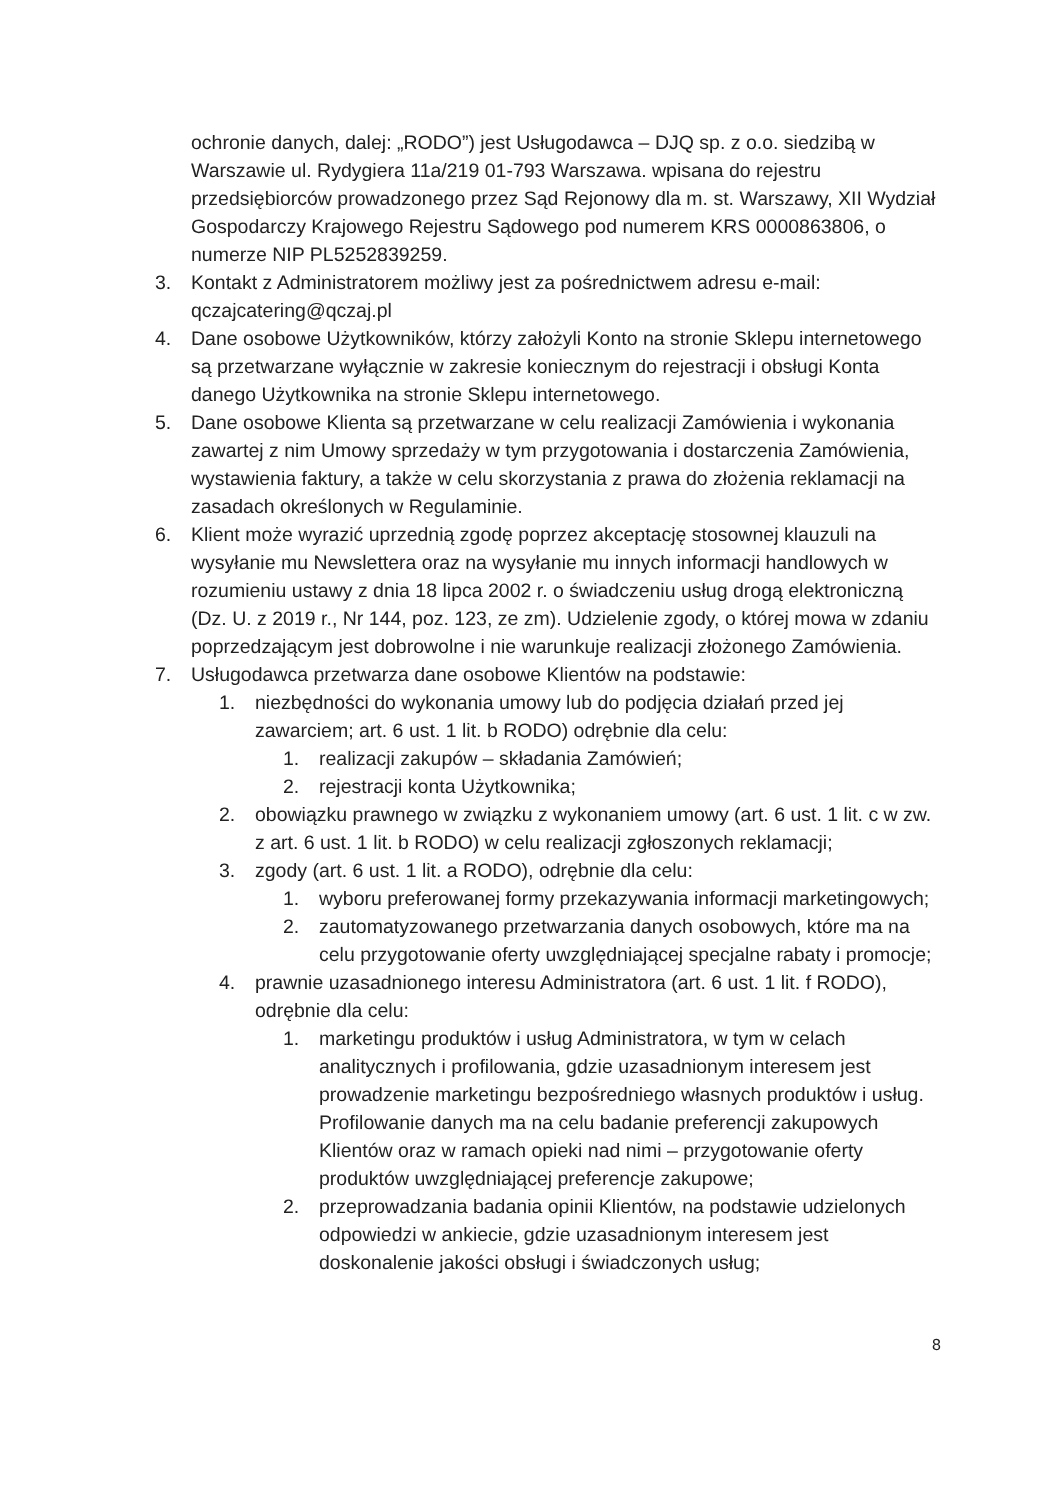ochronie danych, dalej: „RODO”) jest Usługodawca – DJQ sp. z o.o. siedzibą w Warszawie ul. Rydygiera 11a/219 01-793 Warszawa. wpisana do rejestru przedsiębiorców prowadzonego przez Sąd Rejonowy dla m. st. Warszawy, XII Wydział Gospodarczy Krajowego Rejestru Sądowego pod numerem KRS 0000863806, o numerze NIP PL5252839259.
3. Kontakt z Administratorem możliwy jest za pośrednictwem adresu e-mail: qczajcatering@qczaj.pl
4. Dane osobowe Użytkowników, którzy założyli Konto na stronie Sklepu internetowego są przetwarzane wyłącznie w zakresie koniecznym do rejestracji i obsługi Konta danego Użytkownika na stronie Sklepu internetowego.
5. Dane osobowe Klienta są przetwarzane w celu realizacji Zamówienia i wykonania zawartej z nim Umowy sprzedaży w tym przygotowania i dostarczenia Zamówienia, wystawienia faktury, a także w celu skorzystania z prawa do złożenia reklamacji na zasadach określonych w Regulaminie.
6. Klient może wyrazić uprzednią zgodę poprzez akceptację stosownej klauzuli na wysyłanie mu Newslettera oraz na wysyłanie mu innych informacji handlowych w rozumieniu ustawy z dnia 18 lipca 2002 r. o świadczeniu usług drogą elektroniczną (Dz. U. z 2019 r., Nr 144, poz. 123, ze zm). Udzielenie zgody, o której mowa w zdaniu poprzedzającym jest dobrowolne i nie warunkuje realizacji złożonego Zamówienia.
7. Usługodawca przetwarza dane osobowe Klientów na podstawie:
1. niezbędności do wykonania umowy lub do podjęcia działań przed jej zawarciem; art. 6 ust. 1 lit. b RODO) odrębnie dla celu:
1. realizacji zakupów – składania Zamówień;
2. rejestracji konta Użytkownika;
2. obowiązku prawnego w związku z wykonaniem umowy (art. 6 ust. 1 lit. c w zw. z art. 6 ust. 1 lit. b RODO) w celu realizacji zgłoszonych reklamacji;
3. zgody (art. 6 ust. 1 lit. a RODO), odrębnie dla celu:
1. wyboru preferowanej formy przekazywania informacji marketingowych;
2. zautomatyzowanego przetwarzania danych osobowych, które ma na celu przygotowanie oferty uwzględniającej specjalne rabaty i promocje;
4. prawnie uzasadnionego interesu Administratora (art. 6 ust. 1 lit. f RODO), odrębnie dla celu:
1. marketingu produktów i usług Administratora, w tym w celach analitycznych i profilowania, gdzie uzasadnionym interesem jest prowadzenie marketingu bezpośredniego własnych produktów i usług. Profilowanie danych ma na celu badanie preferencji zakupowych Klientów oraz w ramach opieki nad nimi – przygotowanie oferty produktów uwzględniającej preferencje zakupowe;
2. przeprowadzania badania opinii Klientów, na podstawie udzielonych odpowiedzi w ankiecie, gdzie uzasadnionym interesem jest doskonalenie jakości obsługi i świadczonych usług;
8